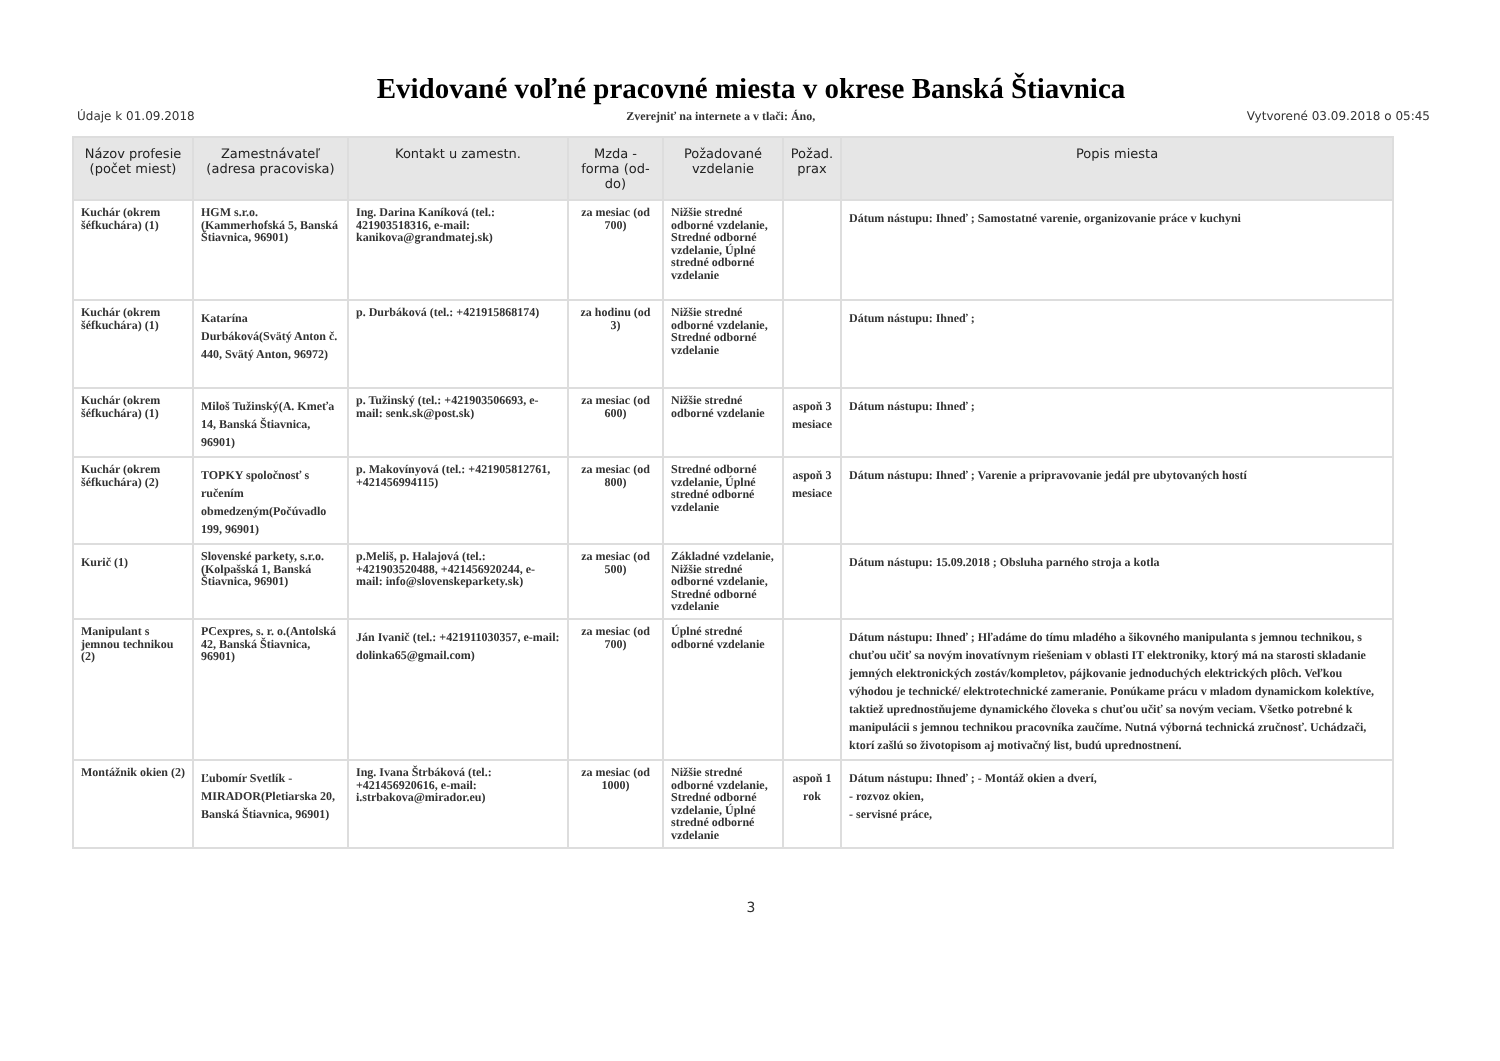Evidované voľné pracovné miesta v okrese Banská Štiavnica
Údaje k 01.09.2018 Zverejniť na internete a v tlači: Áno, Vytvorené 03.09.2018 o 05:45
| Názov profesie (počet miest) | Zamestnávateľ (adresa pracoviska) | Kontakt u zamestn. | Mzda - forma (od-do) | Požadované vzdelanie | Požad. prax | Popis miesta |
| --- | --- | --- | --- | --- | --- | --- |
| Kuchár (okrem šéfkuchára) (1) | HGM s.r.o.(Kammerhofská 5, Banská Štiavnica, 96901) | Ing. Darina Kaníková (tel.: 421903518316, e-mail: kanikova@grandmatej.sk) | za mesiac (od 700) | Nižšie stredné odborné vzdelanie, Stredné odborné vzdelanie, Úplné stredné odborné vzdelanie | | Dátum nástupu: Ihneď ; Samostatné varenie, organizovanie práce v kuchyni |
| Kuchár (okrem šéfkuchára) (1) | Katarína Durbáková(Svätý Anton č. 440, Svätý Anton, 96972) | p. Durbáková (tel.: +421915868174) | za hodinu (od 3) | Nižšie stredné odborné vzdelanie, Stredné odborné vzdelanie | | Dátum nástupu: Ihneď ; |
| Kuchár (okrem šéfkuchára) (1) | Miloš Tužinský(A. Kmeťa 14, Banská Štiavnica, 96901) | p. Tužinský (tel.: +421903506693, e-mail: senk.sk@post.sk) | za mesiac (od 600) | Nižšie stredné odborné vzdelanie | aspoň 3 mesiace | Dátum nástupu: Ihneď ; |
| Kuchár (okrem šéfkuchára) (2) | TOPKY spoločnosť s ručením obmedzeným(Počúvadlo 199, 96901) | p. Makovínyová (tel.: +421905812761, +421456994115) | za mesiac (od 800) | Stredné odborné vzdelanie, Úplné stredné odborné vzdelanie | aspoň 3 mesiace | Dátum nástupu: Ihneď ; Varenie a pripravovanie jedál pre ubytovaných hostí |
| Kurič (1) | Slovenské parkety, s.r.o.(Kolpašská 1, Banská Štiavnica, 96901) | p.Meliš, p. Halajová (tel.: +421903520488, +421456920244, e-mail: info@slovenskeparkety.sk) | za mesiac (od 500) | Základné vzdelanie, Nižšie stredné odborné vzdelanie, Stredné odborné vzdelanie | | Dátum nástupu: 15.09.2018 ; Obsluha parného stroja a kotla |
| Manipulant s jemnou technikou (2) | PCexpres, s. r. o.(Antolská 42, Banská Štiavnica, 96901) | Ján Ivanič (tel.: +421911030357, e-mail: dolinka65@gmail.com) | za mesiac (od 700) | Úplné stredné odborné vzdelanie | | Dátum nástupu: Ihneď ; Hľadáme do tímu mladého a šikovného manipulanta s jemnou technikou, s chuťou učiť sa novým inovatívnym riešeniam v oblasti IT elektroniky, ktorý má na starosti skladanie jemných elektronických zostáv/kompletov, pájkovanie jednoduchých elektrických plôch. Veľkou výhodou je technické/ elektrotechnické zameranie. Ponúkame prácu v mladom dynamickom kolektíve, taktiež uprednostňujeme dynamického človeka s chuťou učiť sa novým veciam. Všetko potrebné k manipulácii s jemnou technikou pracovníka zaučíme. Nutná výborná technická zručnosť. Uchádzači, ktorí zašlú so životopisom aj motivačný list, budú uprednostnení. |
| Montážnik okien (2) | Ľubomír Svetlík - MIRADOR(Pletiarska 20, Banská Štiavnica, 96901) | Ing. Ivana Štrbáková (tel.: +421456920616, e-mail: i.strbakova@mirador.eu) | za mesiac (od 1000) | Nižšie stredné odborné vzdelanie, Stredné odborné vzdelanie, Úplné stredné odborné vzdelanie | aspoň 1 rok | Dátum nástupu: Ihneď ; - Montáž okien a dverí, - rozvoz okien, - servisné práce, |
3